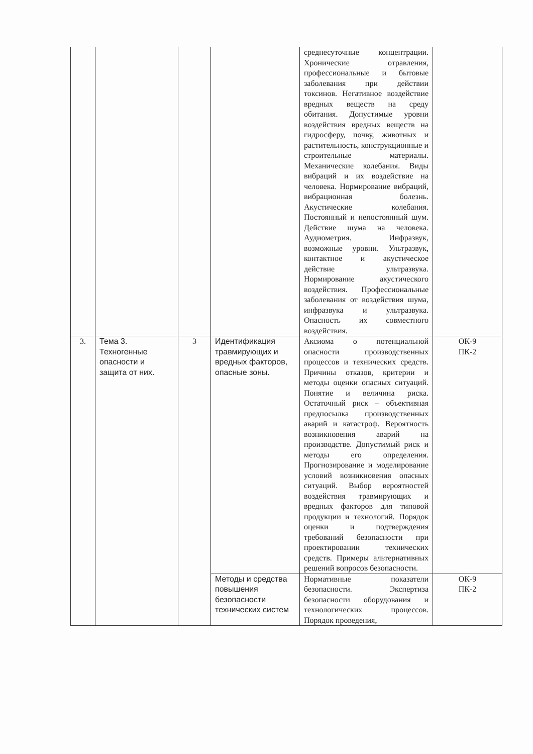| | | | | среднесуточные концентрации. Хронические отравления, профессиональные и бытовые заболевания при действии токсинов. Негативное воздействие вредных веществ на среду обитания. Допустимые уровни воздействия вредных веществ на гидросферу, почву, животных и растительность, конструкционные и строительные материалы. Механические колебания. Виды вибраций и их воздействие на человека. Нормирование вибраций, вибрационная болезнь. Акустические колебания. Постоянный и непостоянный шум. Действие шума на человека. Аудиометрия. Инфразвук, возможные уровни. Ультразвук, контактное и акустическое действие ультразвука. Нормирование акустического воздействия. Профессиональные заболевания от воздействия шума, инфразвука и ультразвука. Опасность их совместного воздействия. | |
| 3. | Тема 3. Техногенные опасности и защита от них. | 3 | Идентификация травмирующих и вредных факторов, опасные зоны. | Аксиома о потенциальной опасности производственных процессов и технических средств. Причины отказов, критерии и методы оценки опасных ситуаций. Понятие и величина риска. Остаточный риск – объективная предпосылка производственных аварий и катастроф. Вероятность возникновения аварий на производстве. Допустимый риск и методы его определения. Прогнозирование и моделирование условий возникновения опасных ситуаций. Выбор вероятностей воздействия травмирующих и вредных факторов для типовой продукции и технологий. Порядок оценки и подтверждения требований безопасности при проектировании технических средств. Примеры альтернативных решений вопросов безопасности. | ОК-9 ПК-2 |
| | | | Методы и средства повышения безопасности технических систем | Нормативные показатели безопасности. Экспертиза безопасности оборудования и технологических процессов. Порядок проведения, | ОК-9 ПК-2 |